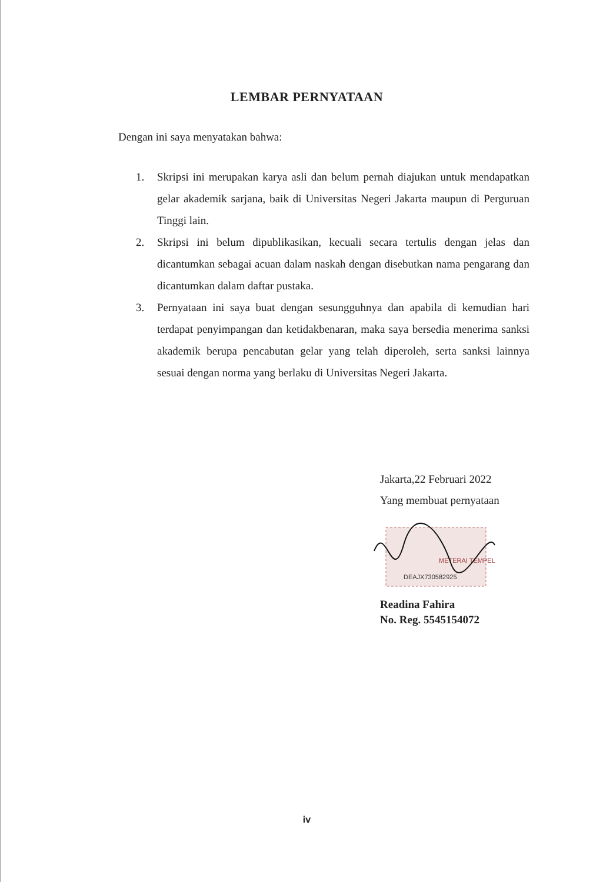LEMBAR PERNYATAAN
Dengan ini saya menyatakan bahwa:
1. Skripsi ini merupakan karya asli dan belum pernah diajukan untuk mendapatkan gelar akademik sarjana, baik di Universitas Negeri Jakarta maupun di Perguruan Tinggi lain.
2. Skripsi ini belum dipublikasikan, kecuali secara tertulis dengan jelas dan dicantumkan sebagai acuan dalam naskah dengan disebutkan nama pengarang dan dicantumkan dalam daftar pustaka.
3. Pernyataan ini saya buat dengan sesungguhnya dan apabila di kemudian hari terdapat penyimpangan dan ketidakbenaran, maka saya bersedia menerima sanksi akademik berupa pencabutan gelar yang telah diperoleh, serta sanksi lainnya sesuai dengan norma yang berlaku di Universitas Negeri Jakarta.
Jakarta,22 Februari 2022
Yang membuat pernyataan
METERAI TEMPEL
DEAJX730582925
Readina Fahira
No. Reg. 5545154072
iv